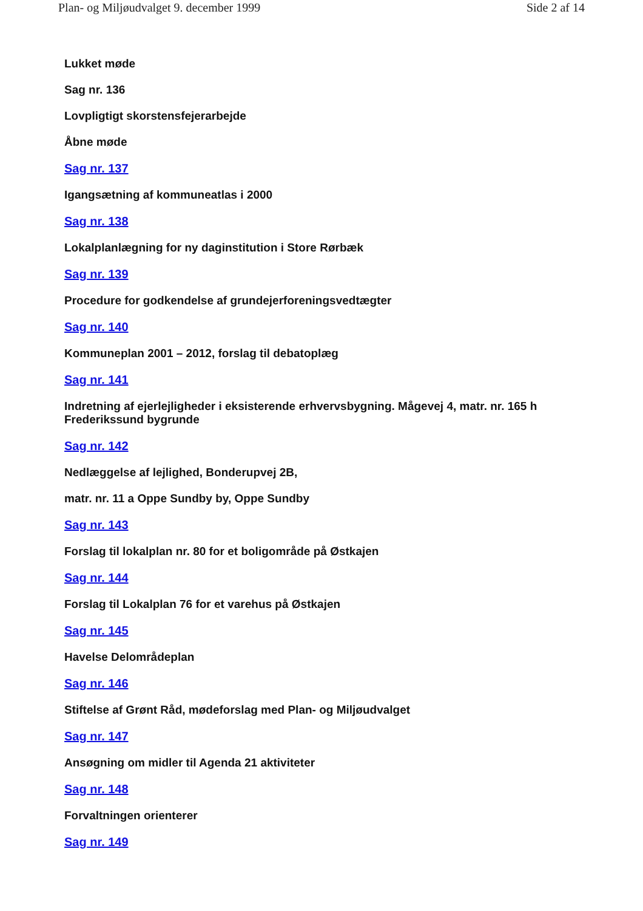Plan- og Miljøudvalget 9. december 1999 Side 2 af 14
Lukket møde
Sag nr. 136
Lovpligtigt skorstensfejerarbejde
Åbne møde
Sag nr. 137
Igangsætning af kommuneatlas i 2000
Sag nr. 138
Lokalplanlægning for ny daginstitution i Store Rørbæk
Sag nr. 139
Procedure for godkendelse af grundejerforeningsvedtægter
Sag nr. 140
Kommuneplan 2001 – 2012, forslag til debatoplæg
Sag nr. 141
Indretning af ejerlejligheder i eksisterende erhvervsbygning. Mågevej 4, matr. nr. 165 h Frederikssund bygrunde
Sag nr. 142
Nedlæggelse af lejlighed, Bonderupvej 2B,
matr. nr. 11 a Oppe Sundby by, Oppe Sundby
Sag nr. 143
Forslag til lokalplan nr. 80 for et boligområde på Østkajen
Sag nr. 144
Forslag til Lokalplan 76 for et varehus på Østkajen
Sag nr. 145
Havelse Delområdeplan
Sag nr. 146
Stiftelse af Grønt Råd, mødeforslag med Plan- og Miljøudvalget
Sag nr. 147
Ansøgning om midler til Agenda 21 aktiviteter
Sag nr. 148
Forvaltningen orienterer
Sag nr. 149